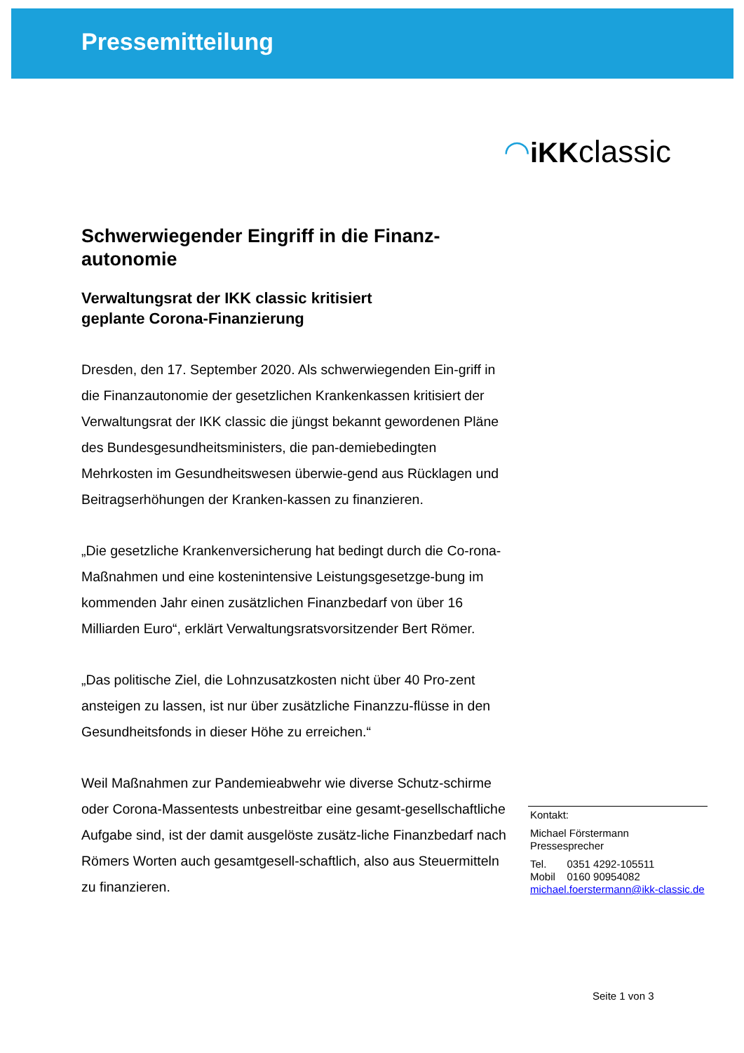Pressemitteilung
◠iKKclassic
Schwerwiegender Eingriff in die Finanz-
autonomie
Verwaltungsrat der IKK classic kritisiert
geplante Corona-Finanzierung
Dresden, den 17. September 2020. Als schwerwiegenden Ein-griff in die Finanzautonomie der gesetzlichen Krankenkassen kritisiert der Verwaltungsrat der IKK classic die jüngst bekannt gewordenen Pläne des Bundesgesundheitsministers, die pan-demiebedingten Mehrkosten im Gesundheitswesen überwie-gend aus Rücklagen und Beitragserhöhungen der Kranken-kassen zu finanzieren.
„Die gesetzliche Krankenversicherung hat bedingt durch die Co-rona-Maßnahmen und eine kostenintensive Leistungsgesetzge-bung im kommenden Jahr einen zusätzlichen Finanzbedarf von über 16 Milliarden Euro“, erklärt Verwaltungsratsvorsitzender Bert Römer.
„Das politische Ziel, die Lohnzusatzkosten nicht über 40 Pro-zent ansteigen zu lassen, ist nur über zusätzliche Finanzzu-flüsse in den Gesundheitsfonds in dieser Höhe zu erreichen.“
Weil Maßnahmen zur Pandemieabwehr wie diverse Schutz-schirme oder Corona-Massentests unbestreitbar eine gesamt-gesellschaftliche Aufgabe sind, ist der damit ausgelöste zusätz-liche Finanzbedarf nach Römers Worten auch gesamtgesell-schaftlich, also aus Steuermitteln zu finanzieren.
Kontakt:
Michael Förstermann
Pressesprecher
Tel. 0351 4292-105511
Mobil 0160 90954082
michael.foerstermann@ikk-classic.de
Seite 1 von 3